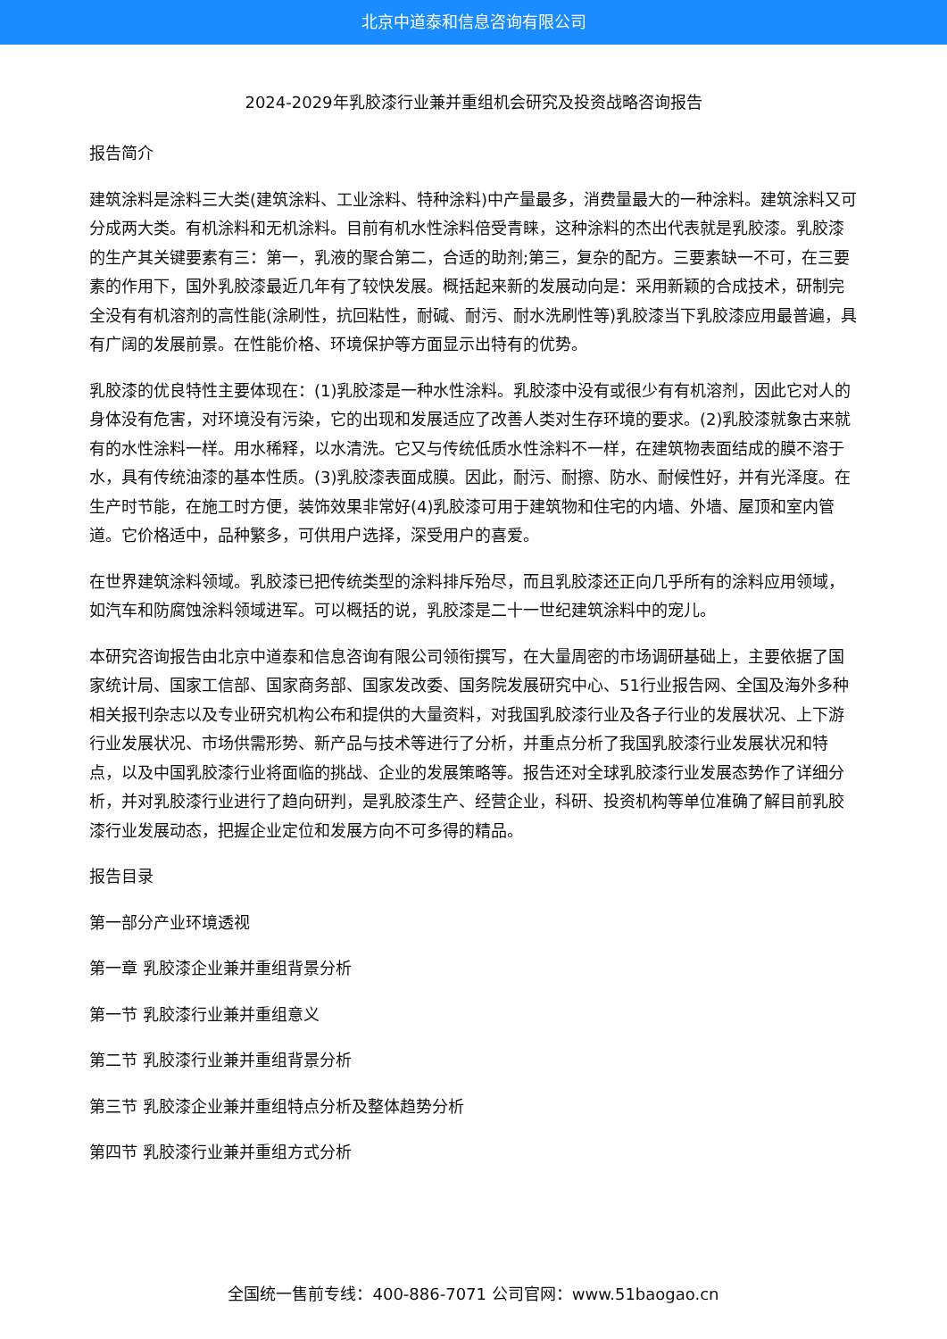北京中道泰和信息咨询有限公司
2024-2029年乳胶漆行业兼并重组机会研究及投资战略咨询报告
报告简介
建筑涂料是涂料三大类(建筑涂料、工业涂料、特种涂料)中产量最多，消费量最大的一种涂料。建筑涂料又可分成两大类。有机涂料和无机涂料。目前有机水性涂料倍受青睐，这种涂料的杰出代表就是乳胶漆。乳胶漆的生产其关键要素有三：第一，乳液的聚合第二，合适的助剂;第三，复杂的配方。三要素缺一不可，在三要素的作用下，国外乳胶漆最近几年有了较快发展。概括起来新的发展动向是：采用新颖的合成技术，研制完全没有有机溶剂的高性能(涂刷性，抗回粘性，耐碱、耐污、耐水洗刷性等)乳胶漆当下乳胶漆应用最普遍，具有广阔的发展前景。在性能价格、环境保护等方面显示出特有的优势。
乳胶漆的优良特性主要体现在：(1)乳胶漆是一种水性涂料。乳胶漆中没有或很少有有机溶剂，因此它对人的身体没有危害，对环境没有污染，它的出现和发展适应了改善人类对生存环境的要求。(2)乳胶漆就象古来就有的水性涂料一样。用水稀释，以水清洗。它又与传统低质水性涂料不一样，在建筑物表面结成的膜不溶于水，具有传统油漆的基本性质。(3)乳胶漆表面成膜。因此，耐污、耐擦、防水、耐候性好，并有光泽度。在生产时节能，在施工时方便，装饰效果非常好(4)乳胶漆可用于建筑物和住宅的内墙、外墙、屋顶和室内管道。它价格适中，品种繁多，可供用户选择，深受用户的喜爱。
在世界建筑涂料领域。乳胶漆已把传统类型的涂料排斥殆尽，而且乳胶漆还正向几乎所有的涂料应用领域，如汽车和防腐蚀涂料领域进军。可以概括的说，乳胶漆是二十一世纪建筑涂料中的宠儿。
本研究咨询报告由北京中道泰和信息咨询有限公司领衔撰写，在大量周密的市场调研基础上，主要依据了国家统计局、国家工信部、国家商务部、国家发改委、国务院发展研究中心、51行业报告网、全国及海外多种相关报刊杂志以及专业研究机构公布和提供的大量资料，对我国乳胶漆行业及各子行业的发展状况、上下游行业发展状况、市场供需形势、新产品与技术等进行了分析，并重点分析了我国乳胶漆行业发展状况和特点，以及中国乳胶漆行业将面临的挑战、企业的发展策略等。报告还对全球乳胶漆行业发展态势作了详细分析，并对乳胶漆行业进行了趋向研判，是乳胶漆生产、经营企业，科研、投资机构等单位准确了解目前乳胶漆行业发展动态，把握企业定位和发展方向不可多得的精品。
报告目录
第一部分产业环境透视
第一章 乳胶漆企业兼并重组背景分析
第一节 乳胶漆行业兼并重组意义
第二节 乳胶漆行业兼并重组背景分析
第三节 乳胶漆企业兼并重组特点分析及整体趋势分析
第四节 乳胶漆行业兼并重组方式分析
全国统一售前专线：400-886-7071 公司官网：www.51baogao.cn